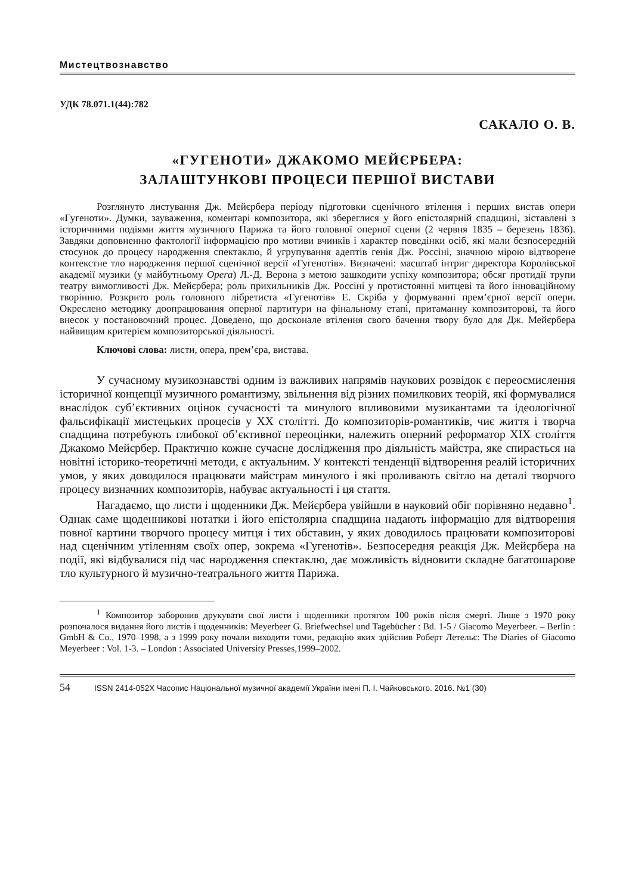Мистецтвознавство
УДК 78.071.1(44):782
САКАЛО О. В.
«ГУГЕНОТИ» ДЖАКОМО МЕЙЄРБЕРА:
ЗАЛАШТУНКОВІ ПРОЦЕСИ ПЕРШОЇ ВИСТАВИ
Розглянуто листування Дж. Мейєрбера періоду підготовки сценічного втілення і перших вистав опери «Гугеноти». Думки, зауваження, коментарі композитора, які збереглися у його епістолярній спадщині, зіставлені з історичними подіями життя музичного Парижа та його головної оперної сцени (2 червня 1835 – березень 1836). Завдяки доповненню фактології інформацією про мотиви вчинків і характер поведінки осіб, які мали безпосередній стосунок до процесу народження спектаклю, й угрупування адептів генія Дж. Россіні, значною мірою відтворене контекстне тло народження першої сценічної версії «Гугенотів». Визначені: масштаб інтриг директора Королівської академії музики (у майбутньому Opera) Л.-Д. Верона з метою зашкодити успіху композитора; обсяг протидії трупи театру вимогливості Дж. Мейєрбера; роль прихильників Дж. Россіні у протистоянні митцеві та його інноваційному творінню. Розкрито роль головного лібретиста «Гугенотів» Е. Скріба у формуванні прем’єрної версії опери. Окреслено методику доопрацювання оперної партитури на фінальному етапі, притаманну композиторові, та його внесок у постановочний процес. Доведено, що досконале втілення свого бачення твору було для Дж. Мейєрбера найвищим критерієм композиторської діяльності.
Ключові слова: листи, опера, прем’єра, вистава.
У сучасному музикознавстві одним із важливих напрямів наукових розвідок є переосмислення історичної концепції музичного романтизму, звільнення від різних помилкових теорій, які формувалися внаслідок суб’єктивних оцінок сучасності та минулого впливовими музикантами та ідеологічної фальсифікації мистецьких процесів у XX столітті. До композиторів-романтиків, чиє життя і творча спадщина потребують глибокої об’єктивної переоцінки, належить оперний реформатор XIX століття Джакомо Мейєрбер. Практично кожне сучасне дослідження про діяльність майстра, яке спирається на новітні історико-теоретичні методи, є актуальним. У контексті тенденції відтворення реалій історичних умов, у яких доводилося працювати майстрам минулого і які проливають світло на деталі творчого процесу визначних композиторів, набуває актуальності і ця стаття.
Нагадаємо, що листи і щоденники Дж. Мейєрбера увійшли в науковий обіг порівняно недавно<sup>1</sup>. Однак саме щоденникові нотатки і його епістолярна спадщина надають інформацію для відтворення повної картини творчого процесу митця і тих обставин, у яких доводилось працювати композиторові над сценічним утіленням своїх опер, зокрема «Гугенотів». Безпосередня реакція Дж. Мейєрбера на події, які відбувалися під час народження спектаклю, дає можливість відновити складне багатошарове тло культурного й музично-театрального життя Парижа.
<sup>1</sup> Композитор заборонив друкувати свої листи і щоденники протягом 100 років після смерті. Лише з 1970 року розпочалося видання його листів і щоденників: Meyerbeer G. Briefwechsel und Tagebücher : Bd. 1-5 / Giacomo Meyerbeer. – Berlin : GmbH & Co., 1970–1998, а з 1999 року почали виходити томи, редакцію яких здійснив Роберт Летельє: The Diaries of Giacomo Meyerbeer : Vol. 1-3. – London : Associated University Presses,1999–2002.
54 ISSN 2414-052X Часопис Національної музичної академії України імені П. І. Чайковського. 2016. №1 (30)